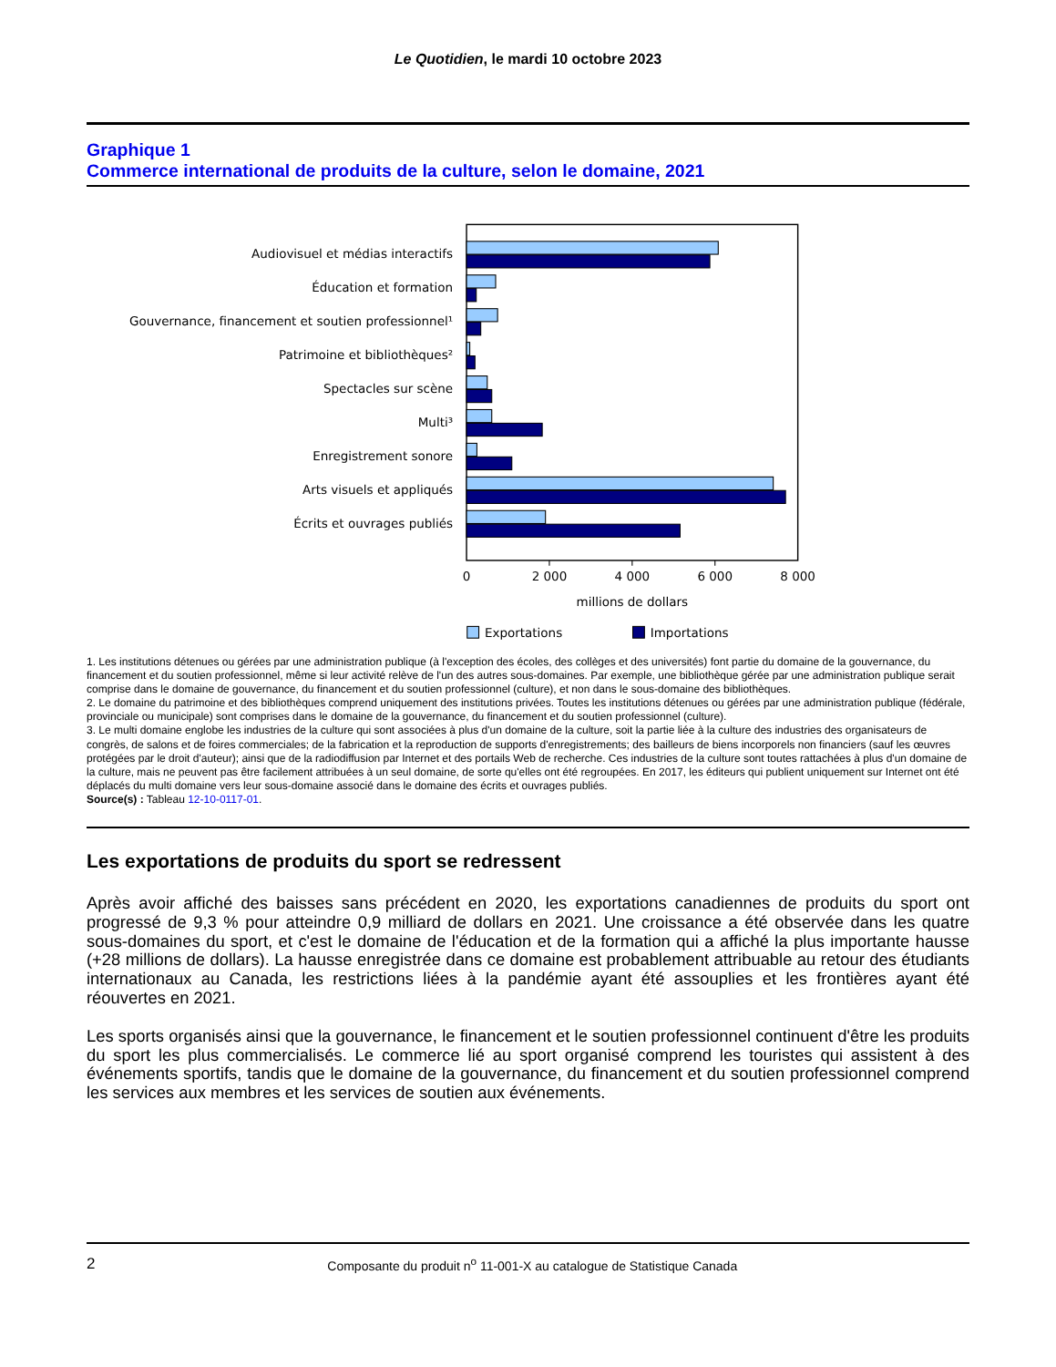Le Quotidien, le mardi 10 octobre 2023
Graphique 1
Commerce international de produits de la culture, selon le domaine, 2021
Audiovisuel et médias interactifs
Éducation et formation
Gouvernance, financement et soutien professionnel¹
Patrimoine et bibliothèques²
Spectacles sur scène
Multi³
Enregistrement sonore
Arts visuels et appliqués
Écrits et ouvrages publiés
0
2 000
4 000
6 000
8 000
millions de dollars
Exportations
Importations
1. Les institutions détenues ou gérées par une administration publique (à l'exception des écoles, des collèges et des universités) font partie du domaine de la gouvernance, du financement et du soutien professionnel, même si leur activité relève de l'un des autres sous-domaines. Par exemple, une bibliothèque gérée par une administration publique serait comprise dans le domaine de gouvernance, du financement et du soutien professionnel (culture), et non dans le sous-domaine des bibliothèques.
2. Le domaine du patrimoine et des bibliothèques comprend uniquement des institutions privées. Toutes les institutions détenues ou gérées par une administration publique (fédérale, provinciale ou municipale) sont comprises dans le domaine de la gouvernance, du financement et du soutien professionnel (culture).
3. Le multi domaine englobe les industries de la culture qui sont associées à plus d'un domaine de la culture, soit la partie liée à la culture des industries des organisateurs de congrès, de salons et de foires commerciales; de la fabrication et la reproduction de supports d'enregistrements; des bailleurs de biens incorporels non financiers (sauf les œuvres protégées par le droit d'auteur); ainsi que de la radiodiffusion par Internet et des portails Web de recherche. Ces industries de la culture sont toutes rattachées à plus d'un domaine de la culture, mais ne peuvent pas être facilement attribuées à un seul domaine, de sorte qu'elles ont été regroupées. En 2017, les éditeurs qui publient uniquement sur Internet ont été déplacés du multi domaine vers leur sous-domaine associé dans le domaine des écrits et ouvrages publiés.
Source(s) : Tableau 12-10-0117-01.
Les exportations de produits du sport se redressent
Après avoir affiché des baisses sans précédent en 2020, les exportations canadiennes de produits du sport ont progressé de 9,3 % pour atteindre 0,9 milliard de dollars en 2021. Une croissance a été observée dans les quatre sous-domaines du sport, et c'est le domaine de l'éducation et de la formation qui a affiché la plus importante hausse (+28 millions de dollars). La hausse enregistrée dans ce domaine est probablement attribuable au retour des étudiants internationaux au Canada, les restrictions liées à la pandémie ayant été assouplies et les frontières ayant été réouvertes en 2021.
Les sports organisés ainsi que la gouvernance, le financement et le soutien professionnel continuent d'être les produits du sport les plus commercialisés. Le commerce lié au sport organisé comprend les touristes qui assistent à des événements sportifs, tandis que le domaine de la gouvernance, du financement et du soutien professionnel comprend les services aux membres et les services de soutien aux événements.
2 Composante du produit n<sup>o</sup> 11-001-X au catalogue de Statistique Canada